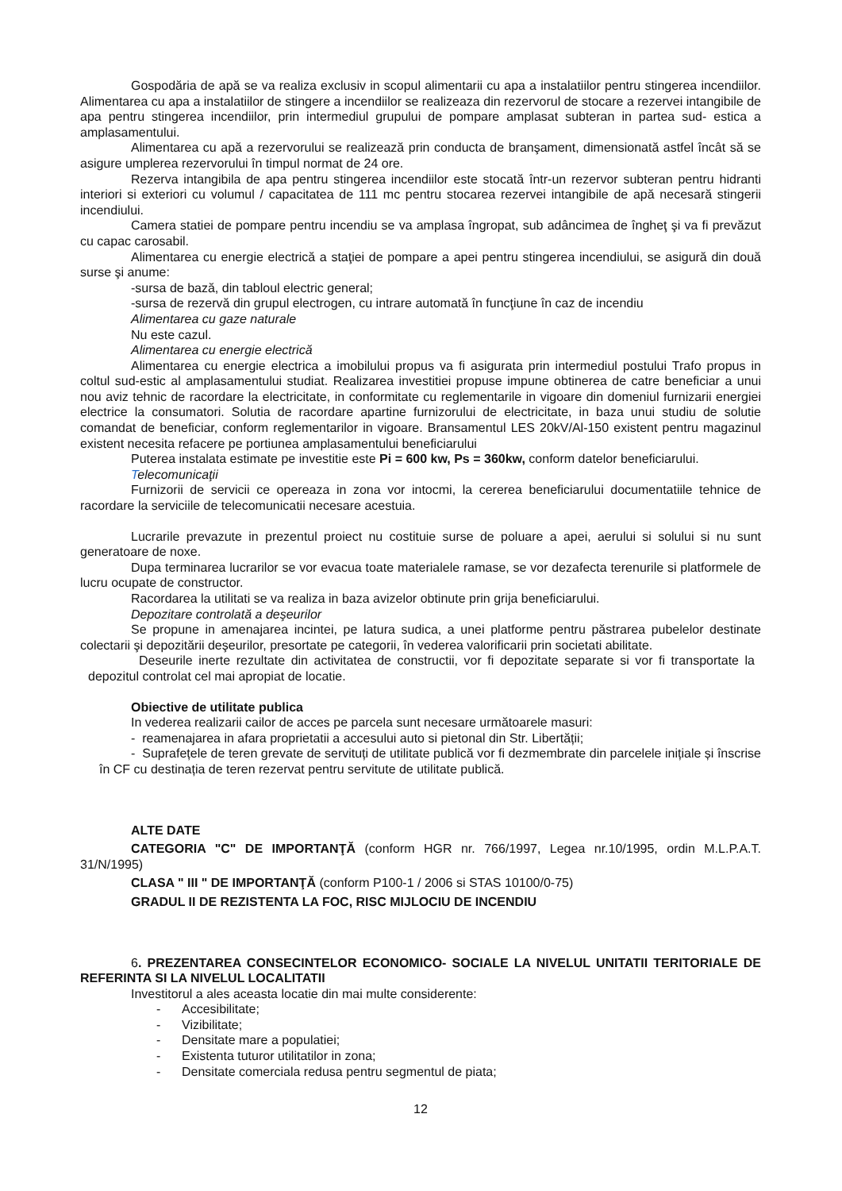Gospodăria de apă se va realiza exclusiv in scopul alimentarii cu apa a instalatiilor pentru stingerea incendiilor. Alimentarea cu apa a instalatiilor de stingere a incendiilor se realizeaza din rezervorul de stocare a rezervei intangibile de apa pentru stingerea incendiilor, prin intermediul grupului de pompare amplasat subteran in partea sud- estica a amplasamentului.
Alimentarea cu apă a rezervorului se realizează prin conducta de branşament, dimensionată astfel încât să se asigure umplerea rezervorului în timpul normat de 24 ore.
Rezerva intangibila de apa pentru stingerea incendiilor este stocată într-un rezervor subteran pentru hidranti interiori si exteriori cu volumul / capacitatea de 111 mc pentru stocarea rezervei intangibile de apă necesară stingerii incendiului.
Camera statiei de pompare pentru incendiu se va amplasa îngropat, sub adâncimea de îngheţ şi va fi prevăzut cu capac carosabil.
Alimentarea cu energie electrică a staţiei de pompare a apei pentru stingerea incendiului, se asigură din două surse şi anume:
-sursa de bază, din tabloul electric general;
-sursa de rezervă din grupul electrogen, cu intrare automată în funcţiune în caz de incendiu
Alimentarea cu gaze naturale
Nu este cazul.
Alimentarea cu energie electrică
Alimentarea cu energie electrica a imobilului propus va fi asigurata prin intermediul postului Trafo propus in coltul sud-estic al amplasamentului studiat. Realizarea investitiei propuse impune obtinerea de catre beneficiar a unui nou aviz tehnic de racordare la electricitate, in conformitate cu reglementarile in vigoare din domeniul furnizarii energiei electrice la consumatori. Solutia de racordare apartine furnizorului de electricitate, in baza unui studiu de solutie comandat de beneficiar, conform reglementarilor in vigoare. Bransamentul LES 20kV/Al-150 existent pentru magazinul existent necesita refacere pe portiunea amplasamentului beneficiarului
Puterea instalata estimate pe investitie este Pi = 600 kw, Ps = 360kw, conform datelor beneficiarului.
Telecomunicaţii
Furnizorii de servicii ce opereaza in zona vor intocmi, la cererea beneficiarului documentatiile tehnice de racordare la serviciile de telecomunicatii necesare acestuia.
Lucrarile prevazute in prezentul proiect nu costituie surse de poluare a apei, aerului si solului si nu sunt generatoare de noxe.
Dupa terminarea lucrarilor se vor evacua toate materialele ramase, se vor dezafecta terenurile si platformele de lucru ocupate de constructor.
Racordarea la utilitati se va realiza in baza avizelor obtinute prin grija beneficiarului.
Depozitare controlată a deşeurilor
Se propune in amenajarea incintei, pe latura sudica, a unei platforme pentru păstrarea pubelelor destinate colectarii şi depozitării deşeurilor, presortate pe categorii, în vederea valorificarii prin societati abilitate.
Deseurile inerte rezultate din activitatea de constructii, vor fi depozitate separate si vor fi transportate la depozitul controlat cel mai apropiat de locatie.
Obiective de utilitate publica
In vederea realizarii cailor de acces pe parcela sunt necesare următoarele masuri:
- reamenajarea in afara proprietatii a accesului auto si pietonal din Str. Libertății;
- Suprafețele de teren grevate de servituți de utilitate publică vor fi dezmembrate din parcelele inițiale și înscrise în CF cu destinația de teren rezervat pentru servitute de utilitate publică.
ALTE DATE
CATEGORIA "C" DE IMPORTANŢĂ (conform HGR nr. 766/1997, Legea nr.10/1995, ordin M.L.P.A.T. 31/N/1995)
CLASA " III " DE IMPORTANŢĂ (conform P100-1 / 2006 si STAS 10100/0-75)
GRADUL II DE REZISTENTA LA FOC, RISC MIJLOCIU DE INCENDIU
6. PREZENTAREA CONSECINTELOR ECONOMICO- SOCIALE LA NIVELUL UNITATII TERITORIALE DE REFERINTA SI LA NIVELUL LOCALITATII
Investitorul a ales aceasta locatie din mai multe considerente:
- Accesibilitate;
- Vizibilitate;
- Densitate mare a populatiei;
- Existenta tuturor utilitatilor in zona;
- Densitate comerciala redusa pentru segmentul de piata;
12